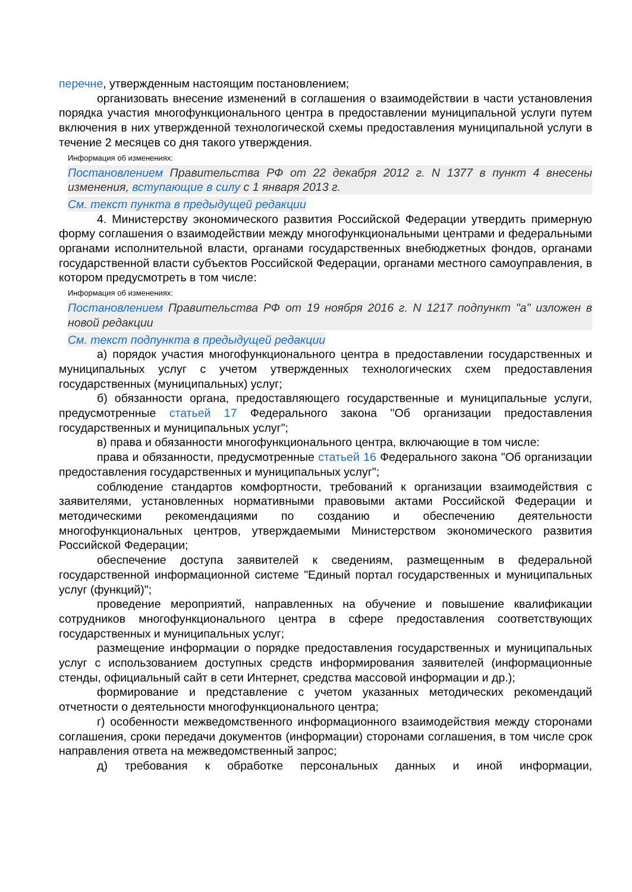перечне, утвержденным настоящим постановлением;
организовать внесение изменений в соглашения о взаимодействии в части установления порядка участия многофункционального центра в предоставлении муниципальной услуги путем включения в них утвержденной технологической схемы предоставления муниципальной услуги в течение 2 месяцев со дня такого утверждения.
Информация об изменениях:
Постановлением Правительства РФ от 22 декабря 2012 г. N 1377 в пункт 4 внесены изменения, вступающие в силу с 1 января 2013 г.
См. текст пункта в предыдущей редакции
4. Министерству экономического развития Российской Федерации утвердить примерную форму соглашения о взаимодействии между многофункциональными центрами и федеральными органами исполнительной власти, органами государственных внебюджетных фондов, органами государственной власти субъектов Российской Федерации, органами местного самоуправления, в котором предусмотреть в том числе:
Информация об изменениях:
Постановлением Правительства РФ от 19 ноября 2016 г. N 1217 подпункт "а" изложен в новой редакции
См. текст подпункта в предыдущей редакции
а) порядок участия многофункционального центра в предоставлении государственных и муниципальных услуг с учетом утвержденных технологических схем предоставления государственных (муниципальных) услуг;
б) обязанности органа, предоставляющего государственные и муниципальные услуги, предусмотренные статьей 17 Федерального закона "Об организации предоставления государственных и муниципальных услуг";
в) права и обязанности многофункционального центра, включающие в том числе:
права и обязанности, предусмотренные статьей 16 Федерального закона "Об организации предоставления государственных и муниципальных услуг";
соблюдение стандартов комфортности, требований к организации взаимодействия с заявителями, установленных нормативными правовыми актами Российской Федерации и методическими рекомендациями по созданию и обеспечению деятельности многофункциональных центров, утверждаемыми Министерством экономического развития Российской Федерации;
обеспечение доступа заявителей к сведениям, размещенным в федеральной государственной информационной системе "Единый портал государственных и муниципальных услуг (функций)";
проведение мероприятий, направленных на обучение и повышение квалификации сотрудников многофункционального центра в сфере предоставления соответствующих государственных и муниципальных услуг;
размещение информации о порядке предоставления государственных и муниципальных услуг с использованием доступных средств информирования заявителей (информационные стенды, официальный сайт в сети Интернет, средства массовой информации и др.);
формирование и представление с учетом указанных методических рекомендаций отчетности о деятельности многофункционального центра;
г) особенности межведомственного информационного взаимодействия между сторонами соглашения, сроки передачи документов (информации) сторонами соглашения, в том числе срок направления ответа на межведомственный запрос;
д) требования к обработке персональных данных и иной информации,